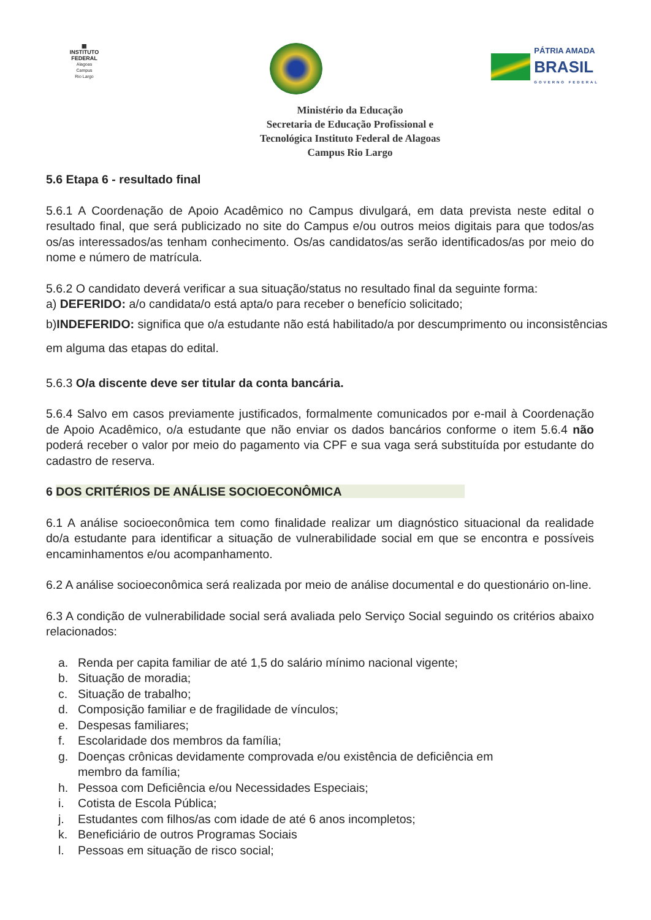▦
INSTITUTO
FEDERAL
Alagoas
Campus
Rio Largo
PÁTRIA AMADA
BRASIL
GOVERNO FEDERAL
Ministério da Educação
Secretaria de Educação Profissional e
Tecnológica Instituto Federal de Alagoas
Campus Rio Largo
5.6 Etapa 6 - resultado final
5.6.1 A Coordenação de Apoio Acadêmico no Campus divulgará, em data prevista neste edital o resultado final, que será publicizado no site do Campus e/ou outros meios digitais para que todos/as os/as interessados/as tenham conhecimento. Os/as candidatos/as serão identificados/as por meio do nome e número de matrícula.
5.6.2 O candidato deverá verificar a sua situação/status no resultado final da seguinte forma:
a) DEFERIDO: a/o candidata/o está apta/o para receber o benefício solicitado;
b)INDEFERIDO: significa que o/a estudante não está habilitado/a por descumprimento ou inconsistências em alguma das etapas do edital.
5.6.3 O/a discente deve ser titular da conta bancária.
5.6.4 Salvo em casos previamente justificados, formalmente comunicados por e-mail à Coordenação de Apoio Acadêmico, o/a estudante que não enviar os dados bancários conforme o item 5.6.4 não poderá receber o valor por meio do pagamento via CPF e sua vaga será substituída por estudante do cadastro de reserva.
6 DOS CRITÉRIOS DE ANÁLISE SOCIOECONÔMICA
6.1 A análise socioeconômica tem como finalidade realizar um diagnóstico situacional da realidade do/a estudante para identificar a situação de vulnerabilidade social em que se encontra e possíveis encaminhamentos e/ou acompanhamento.
6.2 A análise socioeconômica será realizada por meio de análise documental e do questionário on-line.
6.3 A condição de vulnerabilidade social será avaliada pelo Serviço Social seguindo os critérios abaixo relacionados:
a. Renda per capita familiar de até 1,5 do salário mínimo nacional vigente;
b. Situação de moradia;
c. Situação de trabalho;
d. Composição familiar e de fragilidade de vínculos;
e. Despesas familiares;
f. Escolaridade dos membros da família;
g. Doenças crônicas devidamente comprovada e/ou existência de deficiência em
membro da família;
h. Pessoa com Deficiência e/ou Necessidades Especiais;
i. Cotista de Escola Pública;
j. Estudantes com filhos/as com idade de até 6 anos incompletos;
k. Beneficiário de outros Programas Sociais
l. Pessoas em situação de risco social;